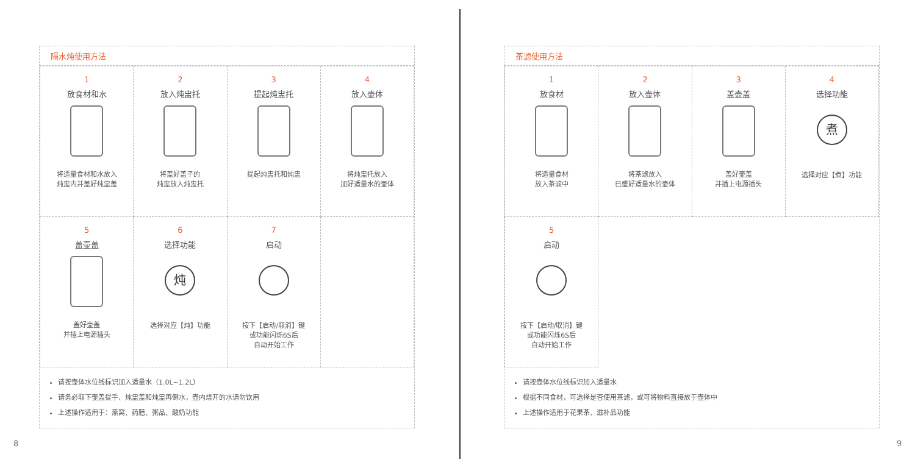隔水炖使用方法
| 1 放食材和水 将适量食材和水放入 炖盅内并盖好炖盅盖 | 2 放入炖盅托 将盖好盖子的 炖盅放入炖盅托 | 3 提起炖盅托 提起炖盅托和炖盅 | 4 放入壶体 将炖盅托放入 加好适量水的壶体 |
| 5 盖壶盖 盖好壶盖 并插上电源插头 | 6 选择功能 炖 选择对应【炖】功能 | 7 启动 按下【启动/取消】键 或功能闪烁6S后 自动开始工作 | |
请按壶体水位线标识加入适量水（1.0L~1.2L）
请务必取下壶盖提手、炖盅盖和炖盅再倒水，壶内烧开的水请勿饮用
上述操作适用于：燕窝、药膳、粥品、酸奶功能
8
茶滤使用方法
| 1 放食材 将适量食材 放入茶滤中 | 2 放入壶体 将茶滤放入 已盛好适量水的壶体 | 3 盖壶盖 盖好壶盖 并插上电源插头 | 4 选择功能 煮 选择对应【煮】功能 |
| 5 启动 按下【启动/取消】键 或功能闪烁6S后 自动开始工作 | | | |
请按壶体水位线标识加入适量水
根据不同食材，可选择是否使用茶滤，或可将物料直接放于壶体中
上述操作适用于花果茶、滋补品功能
9